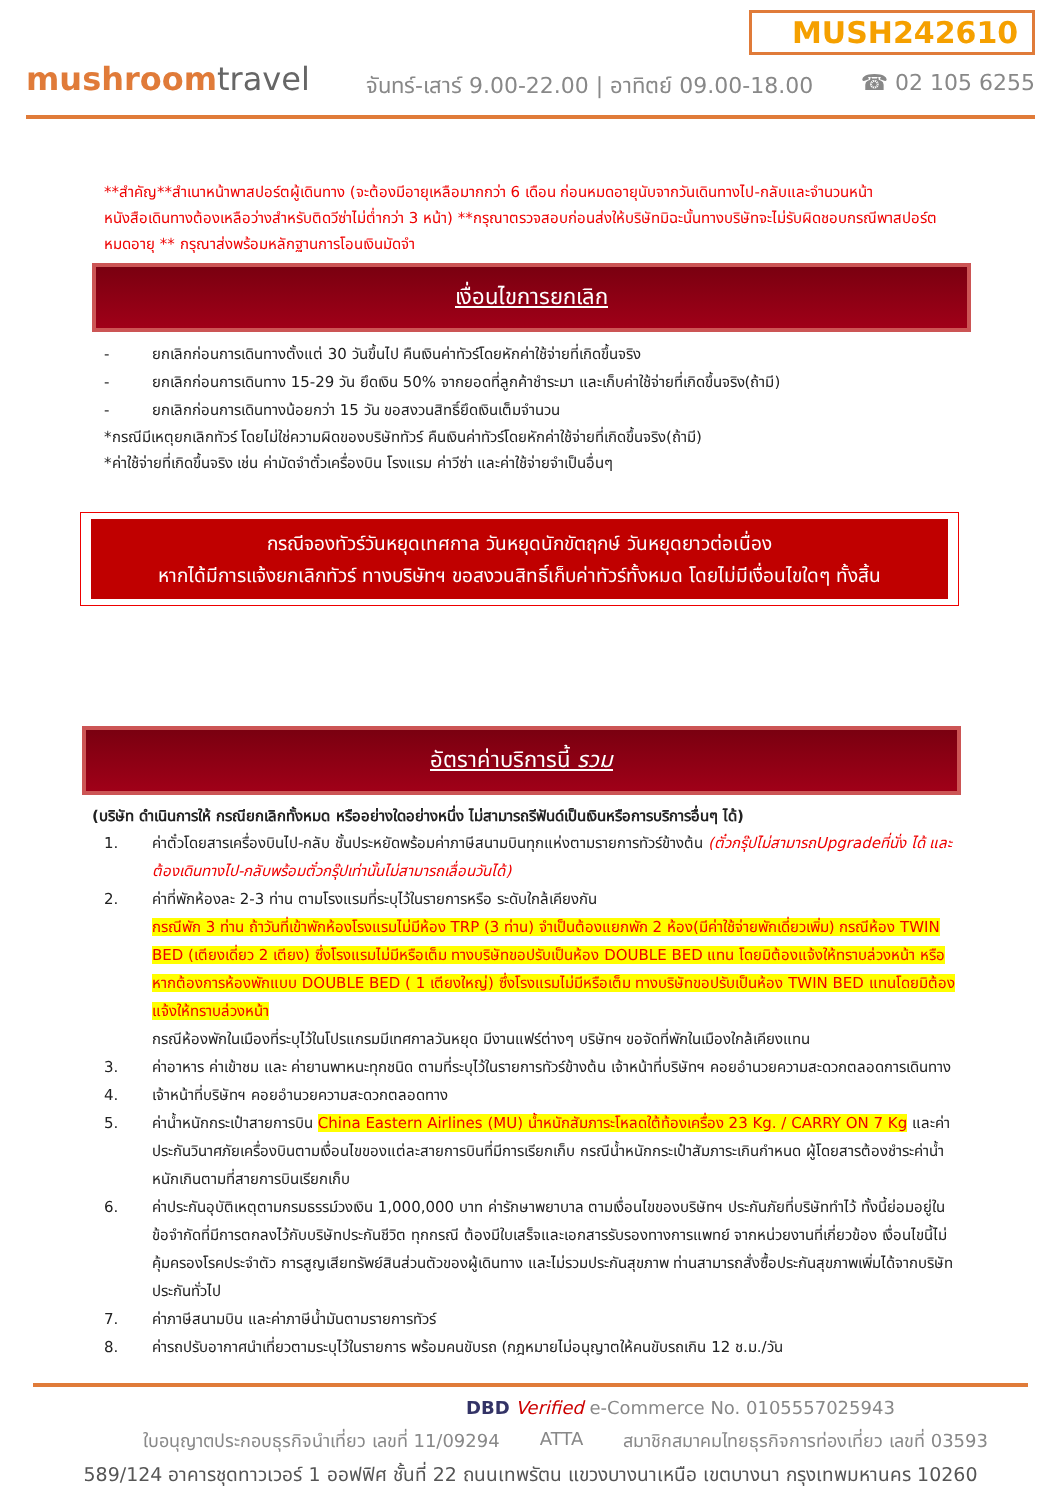MUSH242610
mushroomtravel
จันทร์-เสาร์ 9.00-22.00 | อาทิตย์ 09.00-18.00
☎ 02 105 6255
**สำคัญ**สำเนาหน้าพาสปอร์ตผู้เดินทาง (จะต้องมีอายุเหลือมากกว่า 6 เดือน ก่อนหมดอายุนับจากวันเดินทางไป-กลับและจำนวนหน้าหนังสือเดินทางต้องเหลือว่างสำหรับติดวีซ่าไม่ต่ำกว่า 3 หน้า) **กรุณาตรวจสอบก่อนส่งให้บริษัทมิฉะนั้นทางบริษัทจะไม่รับผิดชอบกรณีพาสปอร์ตหมดอายุ ** กรุณาส่งพร้อมหลักฐานการโอนเงินมัดจำ
เงื่อนไขการยกเลิก
- ยกเลิกก่อนการเดินทางตั้งแต่ 30 วันขึ้นไป คืนเงินค่าทัวร์โดยหักค่าใช้จ่ายที่เกิดขึ้นจริง
- ยกเลิกก่อนการเดินทาง 15-29 วัน ยึดเงิน 50% จากยอดที่ลูกค้าชำระมา และเก็บค่าใช้จ่ายที่เกิดขึ้นจริง(ถ้ามี)
- ยกเลิกก่อนการเดินทางน้อยกว่า 15 วัน ขอสงวนสิทธิ์ยึดเงินเต็มจำนวน
*กรณีมีเหตุยกเลิกทัวร์ โดยไม่ใช่ความผิดของบริษัททัวร์ คืนเงินค่าทัวร์โดยหักค่าใช้จ่ายที่เกิดขึ้นจริง(ถ้ามี)
*ค่าใช้จ่ายที่เกิดขึ้นจริง เช่น ค่ามัดจำตั๋วเครื่องบิน โรงแรม ค่าวีซ่า และค่าใช้จ่ายจำเป็นอื่นๆ
กรณีจองทัวร์วันหยุดเทศกาล วันหยุดนักขัตฤกษ์ วันหยุดยาวต่อเนื่อง
หากได้มีการแจ้งยกเลิกทัวร์ ทางบริษัทฯ ขอสงวนสิทธิ์เก็บค่าทัวร์ทั้งหมด โดยไม่มีเงื่อนไขใดๆ ทั้งสิ้น
อัตราค่าบริการนี้ รวม
(บริษัท ดำเนินการให้ กรณียกเลิกทั้งหมด หรืออย่างใดอย่างหนึ่ง ไม่สามารถรีฟันด์เป็นเงินหรือการบริการอื่นๆ ได้)
1. ค่าตั๋วโดยสารเครื่องบินไป-กลับ ชั้นประหยัดพร้อมค่าภาษีสนามบินทุกแห่งตามรายการทัวร์ข้างต้น (ตั๋วกรุ๊ปไม่สามารถUpgradeที่นั่ง ได้ และต้องเดินทางไป-กลับพร้อมตั๋วกรุ๊ปเท่านั้นไม่สามารถเลื่อนวันได้)
2. ค่าที่พักห้องละ 2-3 ท่าน ตามโรงแรมที่ระบุไว้ในรายการหรือ ระดับใกล้เคียงกัน
กรณีพัก 3 ท่าน ถ้าวันที่เข้าพักห้องโรงแรมไม่มีห้อง TRP (3 ท่าน) จำเป็นต้องแยกพัก 2 ห้อง(มีค่าใช้จ่ายพักเดี่ยวเพิ่ม) กรณีห้อง TWIN BED (เตียงเดี่ยว 2 เตียง) ซึ่งโรงแรมไม่มีหรือเต็ม ทางบริษัทขอปรับเป็นห้อง DOUBLE BED แทน โดยมิต้องแจ้งให้ทราบล่วงหน้า หรือ หากต้องการห้องพักแบบ DOUBLE BED ( 1 เตียงใหญ่) ซึ่งโรงแรมไม่มีหรือเต็ม ทางบริษัทขอปรับเป็นห้อง TWIN BED แทนโดยมิต้องแจ้งให้ทราบล่วงหน้า
กรณีห้องพักในเมืองที่ระบุไว้ในโปรแกรมมีเทศกาลวันหยุด มีงานแฟร์ต่างๆ บริษัทฯ ขอจัดที่พักในเมืองใกล้เคียงแทน
3. ค่าอาหาร ค่าเข้าชม และ ค่ายานพาหนะทุกชนิด ตามที่ระบุไว้ในรายการทัวร์ข้างต้น เจ้าหน้าที่บริษัทฯ คอยอำนวยความสะดวกตลอดการเดินทาง
4. เจ้าหน้าที่บริษัทฯ คอยอำนวยความสะดวกตลอดทาง
5. ค่าน้ำหนักกระเป๋าสายการบิน China Eastern Airlines (MU) น้ำหนักสัมภาระโหลดใต้ท้องเครื่อง 23 Kg. / CARRY ON 7 Kg และค่าประกันวินาศภัยเครื่องบินตามเงื่อนไขของแต่ละสายการบินที่มีการเรียกเก็บ กรณีน้ำหนักกระเป๋าสัมภาระเกินกำหนด ผู้โดยสารต้องชำระค่าน้ำหนักเกินตามที่สายการบินเรียกเก็บ
6. ค่าประกันอุบัติเหตุตามกรมธรรม์วงเงิน 1,000,000 บาท ค่ารักษาพยาบาล ตามเงื่อนไขของบริษัทฯ ประกันภัยที่บริษัททำไว้ ทั้งนี้ย่อมอยู่ในข้อจำกัดที่มีการตกลงไว้กับบริษัทประกันชีวิต ทุกกรณี ต้องมีใบเสร็จและเอกสารรับรองทางการแพทย์ จากหน่วยงานที่เกี่ยวข้อง เงื่อนไขนี้ไม่คุ้มครองโรคประจำตัว การสูญเสียทรัพย์สินส่วนตัวของผู้เดินทาง และไม่รวมประกันสุขภาพ ท่านสามารถสั่งซื้อประกันสุขภาพเพิ่มได้จากบริษัทประกันทั่วไป
7. ค่าภาษีสนามบิน และค่าภาษีน้ำมันตามรายการทัวร์
8. ค่ารถปรับอากาศนำเที่ยวตามระบุไว้ในรายการ พร้อมคนขับรถ (กฎหมายไม่อนุญาตให้คนขับรถเกิน 12 ช.ม./วัน
DBD Verified e-Commerce No. 0105557025943
ใบอนุญาตประกอบธุรกิจนำเที่ยว เลขที่ 11/09294 ATTA สมาชิกสมาคมไทยธุรกิจการท่องเที่ยว เลขที่ 03593
589/124 อาคารชุดทาวเวอร์ 1 ออฟฟิศ ชั้นที่ 22 ถนนเทพรัตน แขวงบางนาเหนือ เขตบางนา กรุงเทพมหานคร 10260